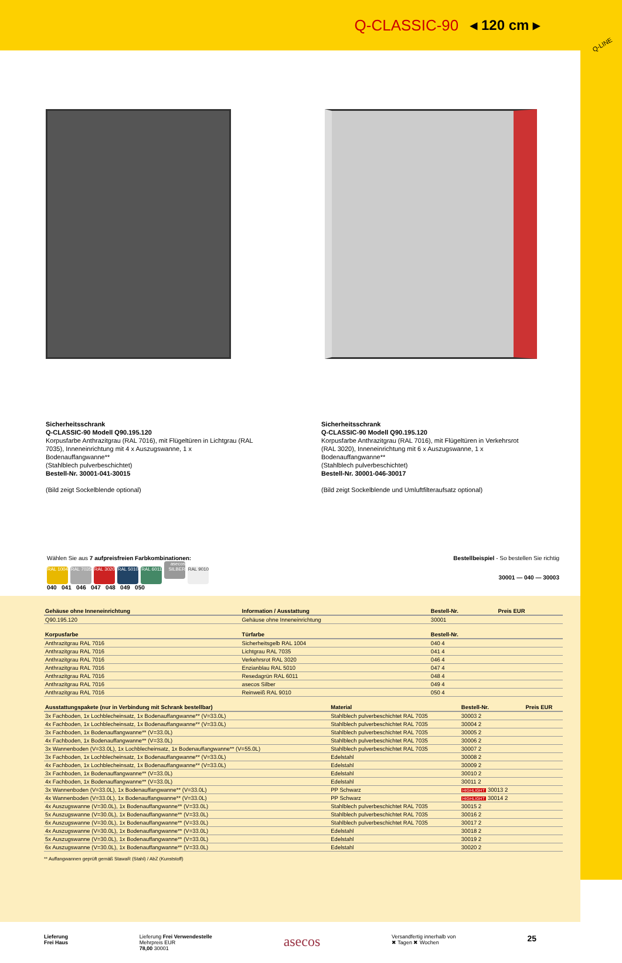Q-CLASSIC-90 ◂ 120 cm ▸
Q-LINE
Sicherheitsschrank
Q-CLASSIC-90 Modell Q90.195.120
Korpusfarbe Anthrazitgrau (RAL 7016), mit Flügeltüren in Lichtgrau (RAL 7035), Inneneinrichtung mit 4 x Auszugswanne, 1 x Bodenauffangwanne**
(Stahlblech pulverbeschichtet)
Bestell-Nr. 30001-041-30015
(Bild zeigt Sockelblende optional)
Sicherheitsschrank
Q-CLASSIC-90 Modell Q90.195.120
Korpusfarbe Anthrazitgrau (RAL 7016), mit Flügeltüren in Verkehrsrot (RAL 3020), Inneneinrichtung mit 6 x Auszugswanne, 1 x Bodenauffangwanne**
(Stahlblech pulverbeschichtet)
Bestell-Nr. 30001-046-30017
(Bild zeigt Sockelblende und Umluftfilteraufsatz optional)
Wählen Sie aus 7 aufpreisfreien Farbkombinationen:
RAL 1004 RAL 7035 RAL 3020 RAL 5010 RAL 6011 asecos SILBER RAL 9010
040 041 046 047 048 049 050
Bestellbeispiel - So bestellen Sie richtig
30001 — 040 — 30003
| Gehäuse ohne Inneneinrichtung | Information / Ausstattung | | Bestell-Nr. | Preis EUR |
| --- | --- | --- | --- | --- |
| Q90.195.120 | Gehäuse ohne Inneneinrichtung | | 30001 | |
| Korpusfarbe | Türfarbe | | Bestell-Nr. | |
| Anthrazitgrau RAL 7016 | Sicherheitsgelb RAL 1004 | | 040 4 | |
| Anthrazitgrau RAL 7016 | Lichtgrau RAL 7035 | | 041 4 | |
| Anthrazitgrau RAL 7016 | Verkehrsrot RAL 3020 | | 046 4 | |
| Anthrazitgrau RAL 7016 | Enzianblau RAL 5010 | | 047 4 | |
| Anthrazitgrau RAL 7016 | Resedagrün RAL 6011 | | 048 4 | |
| Anthrazitgrau RAL 7016 | asecos Silber | | 049 4 | |
| Anthrazitgrau RAL 7016 | Reinweiß RAL 9010 | | 050 4 | |
| Ausstattungspakete (nur in Verbindung mit Schrank bestellbar) | Material | Bestell-Nr. | Preis EUR |
| --- | --- | --- | --- |
| 3x Fachboden, 1x Lochblecheinsatz, 1x Bodenauffangwanne** (V=33.0L) | Stahlblech pulverbeschichtet RAL 7035 | 30003 2 | |
| 4x Fachboden, 1x Lochblecheinsatz, 1x Bodenauffangwanne** (V=33.0L) | Stahlblech pulverbeschichtet RAL 7035 | 30004 2 | |
| 3x Fachboden, 1x Bodenauffangwanne** (V=33.0L) | Stahlblech pulverbeschichtet RAL 7035 | 30005 2 | |
| 4x Fachboden, 1x Bodenauffangwanne** (V=33.0L) | Stahlblech pulverbeschichtet RAL 7035 | 30006 2 | |
| 3x Wannenboden (V=33.0L), 1x Lochblecheinsatz, 1x Bodenauffangwanne** (V=55.0L) | Stahlblech pulverbeschichtet RAL 7035 | 30007 2 | |
| 3x Fachboden, 1x Lochblecheinsatz, 1x Bodenauffangwanne** (V=33.0L) | Edelstahl | 30008 2 | |
| 4x Fachboden, 1x Lochblecheinsatz, 1x Bodenauffangwanne** (V=33.0L) | Edelstahl | 30009 2 | |
| 3x Fachboden, 1x Bodenauffangwanne** (V=33.0L) | Edelstahl | 30010 2 | |
| 4x Fachboden, 1x Bodenauffangwanne** (V=33.0L) | Edelstahl | 30011 2 | |
| 3x Wannenboden (V=33.0L), 1x Bodenauffangwanne** (V=33.0L) | PP Schwarz | HIGHLIGHT 30013 2 | |
| 4x Wannenboden (V=33.0L), 1x Bodenauffangwanne** (V=33.0L) | PP Schwarz | HIGHLIGHT 30014 2 | |
| 4x Auszugswanne (V=30.0L), 1x Bodenauffangwanne** (V=33.0L) | Stahlblech pulverbeschichtet RAL 7035 | 30015 2 | |
| 5x Auszugswanne (V=30.0L), 1x Bodenauffangwanne** (V=33.0L) | Stahlblech pulverbeschichtet RAL 7035 | 30016 2 | |
| 6x Auszugswanne (V=30.0L), 1x Bodenauffangwanne** (V=33.0L) | Stahlblech pulverbeschichtet RAL 7035 | 30017 2 | |
| 4x Auszugswanne (V=30.0L), 1x Bodenauffangwanne** (V=33.0L) | Edelstahl | 30018 2 | |
| 5x Auszugswanne (V=30.0L), 1x Bodenauffangwanne** (V=33.0L) | Edelstahl | 30019 2 | |
| 6x Auszugswanne (V=30.0L), 1x Bodenauffangwanne** (V=33.0L) | Edelstahl | 30020 2 | |
** Auffangwannen geprüft gemäß StawaR (Stahl) / AbZ (Kunststoff)
Lieferung
Frei Haus
Lieferung Frei Verwendestelle
Mehrpreis EUR
78,00 30001
asecos
Versandfertig innerhalb von
✖ Tagen ✖ Wochen
25